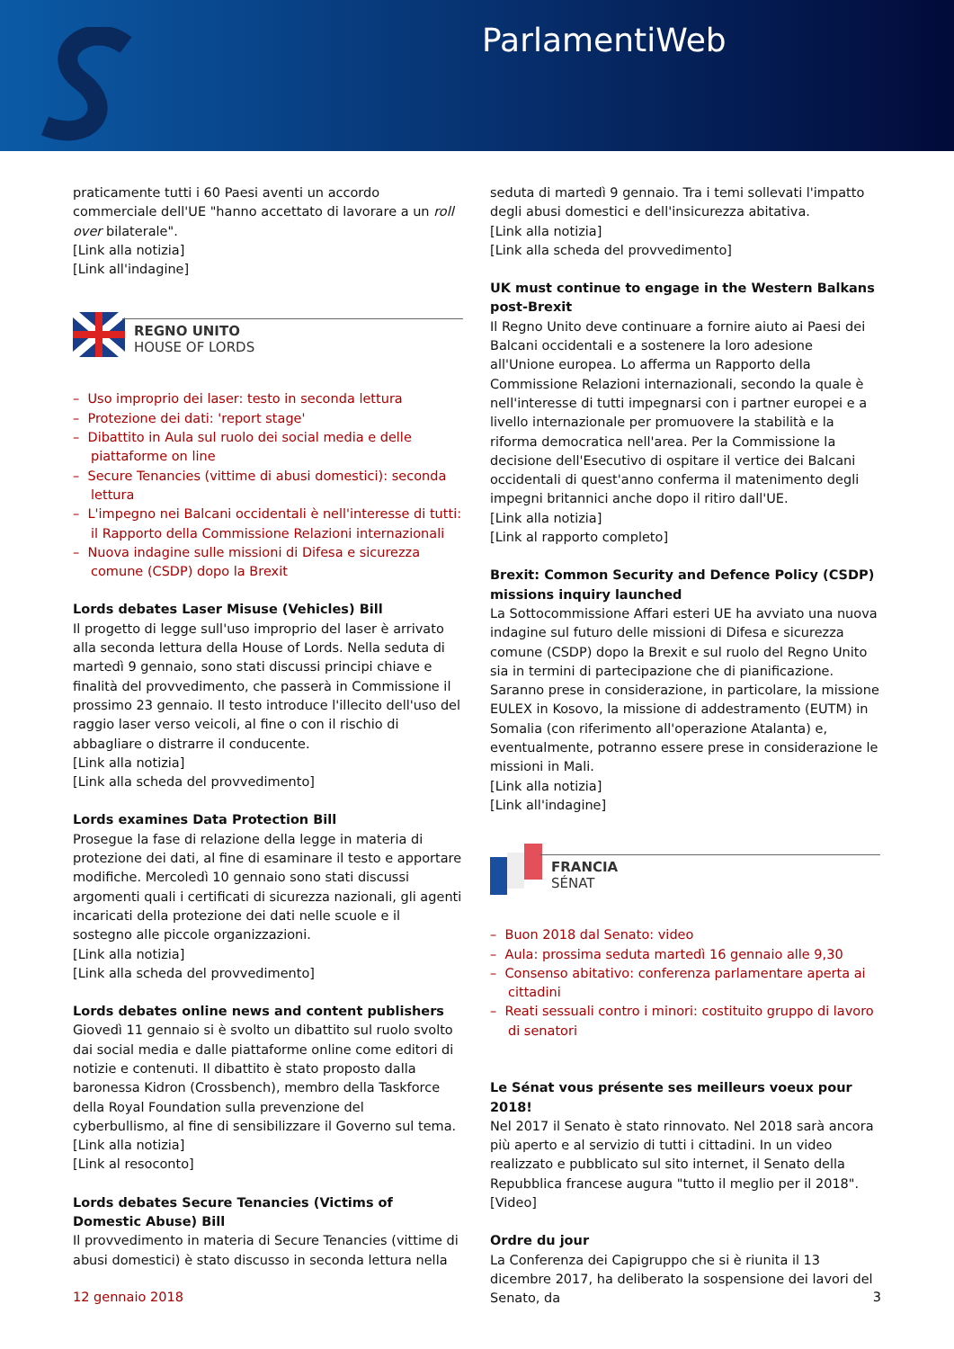ParlamentiWeb
praticamente tutti i 60 Paesi aventi un accordo commerciale dell'UE "hanno accettato di lavorare a un roll over bilaterale".
[Link alla notizia]
[Link all'indagine]
REGNO UNITO
HOUSE OF LORDS
– Uso improprio dei laser: testo in seconda lettura
– Protezione dei dati: 'report stage'
– Dibattito in Aula sul ruolo dei social media e delle piattaforme on line
– Secure Tenancies (vittime di abusi domestici): seconda lettura
– L'impegno nei Balcani occidentali è nell'interesse di tutti: il Rapporto della Commissione Relazioni internazionali
– Nuova indagine sulle missioni di Difesa e sicurezza comune (CSDP) dopo la Brexit
Lords debates Laser Misuse (Vehicles) Bill
Il progetto di legge sull'uso improprio del laser è arrivato alla seconda lettura della House of Lords. Nella seduta di martedì 9 gennaio, sono stati discussi principi chiave e finalità del provvedimento, che passerà in Commissione il prossimo 23 gennaio. Il testo introduce l'illecito dell'uso del raggio laser verso veicoli, al fine o con il rischio di abbagliare o distrarre il conducente.
[Link alla notizia]
[Link alla scheda del provvedimento]
Lords examines Data Protection Bill
Prosegue la fase di relazione della legge in materia di protezione dei dati, al fine di esaminare il testo e apportare modifiche. Mercoledì 10 gennaio sono stati discussi argomenti quali i certificati di sicurezza nazionali, gli agenti incaricati della protezione dei dati nelle scuole e il sostegno alle piccole organizzazioni.
[Link alla notizia]
[Link alla scheda del provvedimento]
Lords debates online news and content publishers
Giovedì 11 gennaio si è svolto un dibattito sul ruolo svolto dai social media e dalle piattaforme online come editori di notizie e contenuti. Il dibattito è stato proposto dalla baronessa Kidron (Crossbench), membro della Taskforce della Royal Foundation sulla prevenzione del cyberbullismo, al fine di sensibilizzare il Governo sul tema.
[Link alla notizia]
[Link al resoconto]
Lords debates Secure Tenancies (Victims of Domestic Abuse) Bill
Il provvedimento in materia di Secure Tenancies (vittime di abusi domestici) è stato discusso in seconda lettura nella
seduta di martedì 9 gennaio. Tra i temi sollevati l'impatto degli abusi domestici e dell'insicurezza abitativa.
[Link alla notizia]
[Link alla scheda del provvedimento]
UK must continue to engage in the Western Balkans post-Brexit
Il Regno Unito deve continuare a fornire aiuto ai Paesi dei Balcani occidentali e a sostenere la loro adesione all'Unione europea. Lo afferma un Rapporto della Commissione Relazioni internazionali, secondo la quale è nell'interesse di tutti impegnarsi con i partner europei e a livello internazionale per promuovere la stabilità e la riforma democratica nell'area. Per la Commissione la decisione dell'Esecutivo di ospitare il vertice dei Balcani occidentali di quest'anno conferma il matenimento degli impegni britannici anche dopo il ritiro dall'UE.
[Link alla notizia]
[Link al rapporto completo]
Brexit: Common Security and Defence Policy (CSDP) missions inquiry launched
La Sottocommissione Affari esteri UE ha avviato una nuova indagine sul futuro delle missioni di Difesa e sicurezza comune (CSDP) dopo la Brexit e sul ruolo del Regno Unito sia in termini di partecipazione che di pianificazione. Saranno prese in considerazione, in particolare, la missione EULEX in Kosovo, la missione di addestramento (EUTM) in Somalia (con riferimento all'operazione Atalanta) e, eventualmente, potranno essere prese in considerazione le missioni in Mali.
[Link alla notizia]
[Link all'indagine]
FRANCIA
SÉNAT
– Buon 2018 dal Senato: video
– Aula: prossima seduta martedì 16 gennaio alle 9,30
– Consenso abitativo: conferenza parlamentare aperta ai cittadini
– Reati sessuali contro i minori: costituito gruppo di lavoro di senatori
Le Sénat vous présente ses meilleurs voeux pour 2018!
Nel 2017 il Senato è stato rinnovato. Nel 2018 sarà ancora più aperto e al servizio di tutti i cittadini. In un video realizzato e pubblicato sul sito internet, il Senato della Repubblica francese augura "tutto il meglio per il 2018".
[Video]
Ordre du jour
La Conferenza dei Capigruppo che si è riunita il 13 dicembre 2017, ha deliberato la sospensione dei lavori del Senato, da
12 gennaio 2018 3